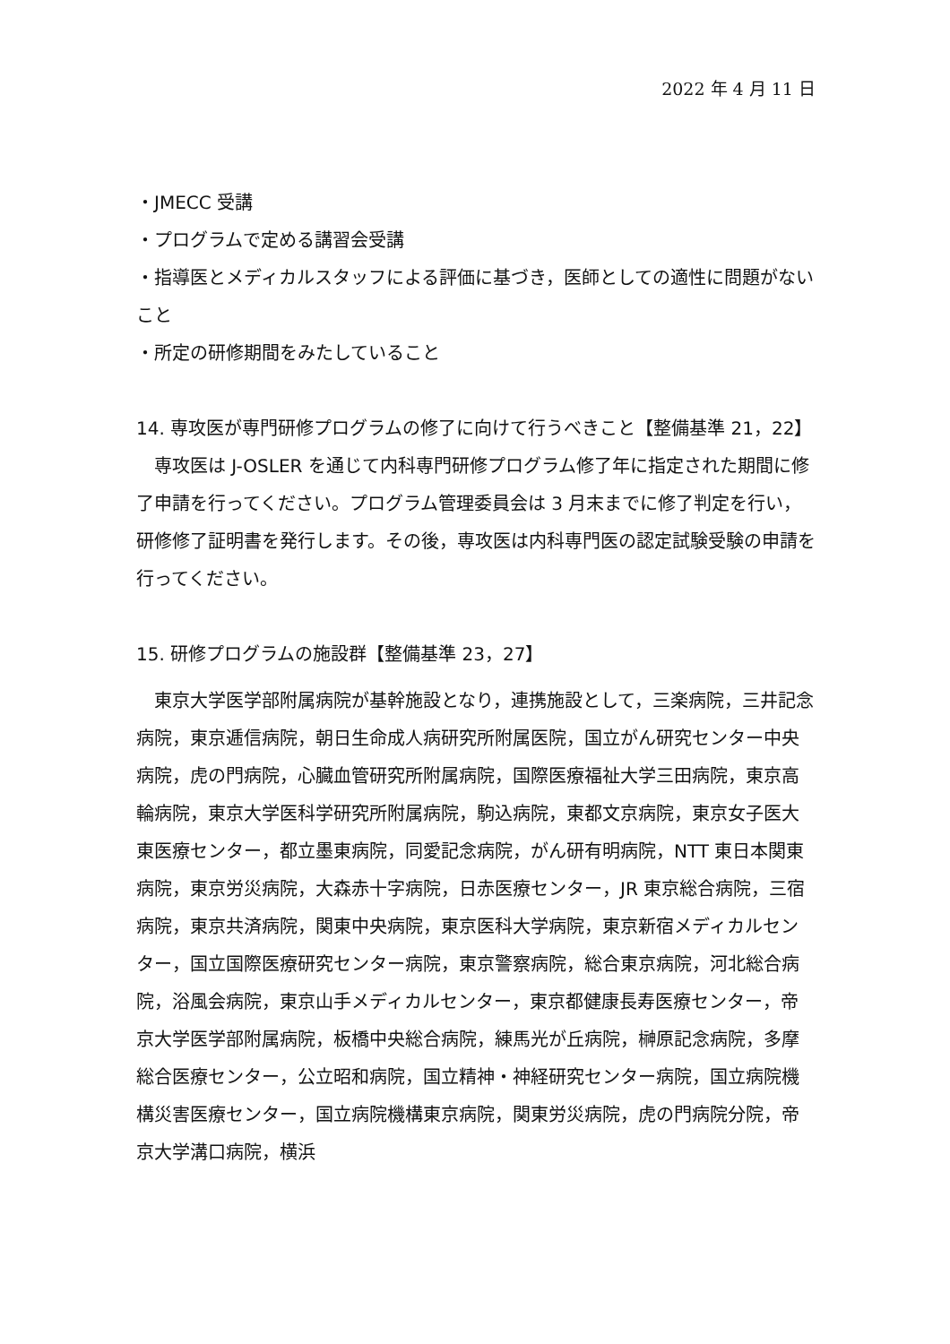2022 年 4 月 11 日
・JMECC 受講
・プログラムで定める講習会受講
・指導医とメディカルスタッフによる評価に基づき，医師としての適性に問題がないこと
・所定の研修期間をみたしていること
14. 専攻医が専門研修プログラムの修了に向けて行うべきこと【整備基準 21，22】
　専攻医は J-OSLER を通じて内科専門研修プログラム修了年に指定された期間に修了申請を行ってください。プログラム管理委員会は 3 月末までに修了判定を行い，研修修了証明書を発行します。その後，専攻医は内科専門医の認定試験受験の申請を行ってください。
15. 研修プログラムの施設群【整備基準 23，27】
　東京大学医学部附属病院が基幹施設となり，連携施設として，三楽病院，三井記念病院，東京逓信病院，朝日生命成人病研究所附属医院，国立がん研究センター中央病院，虎の門病院，心臓血管研究所附属病院，国際医療福祉大学三田病院，東京高輪病院，東京大学医科学研究所附属病院，駒込病院，東都文京病院，東京女子医大東医療センター，都立墨東病院，同愛記念病院，がん研有明病院，NTT 東日本関東病院，東京労災病院，大森赤十字病院，日赤医療センター，JR 東京総合病院，三宿病院，東京共済病院，関東中央病院，東京医科大学病院，東京新宿メディカルセンター，国立国際医療研究センター病院，東京警察病院，総合東京病院，河北総合病院，浴風会病院，東京山手メディカルセンター，東京都健康長寿医療センター，帝京大学医学部附属病院，板橋中央総合病院，練馬光が丘病院，榊原記念病院，多摩総合医療センター，公立昭和病院，国立精神・神経研究センター病院，国立病院機構災害医療センター，国立病院機構東京病院，関東労災病院，虎の門病院分院，帝京大学溝口病院，横浜